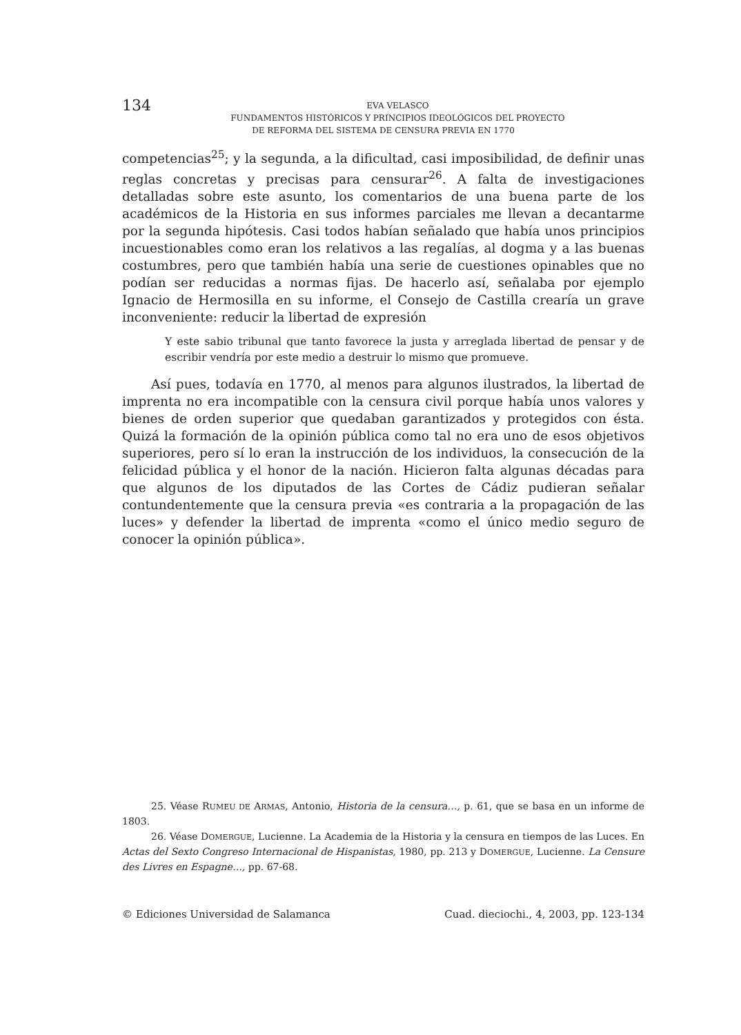134
EVA VELASCO
FUNDAMENTOS HISTÓRICOS Y PRINCIPIOS IDEOLÓGICOS DEL PROYECTO
DE REFORMA DEL SISTEMA DE CENSURA PREVIA EN 1770
competencias<sup>25</sup>; y la segunda, a la dificultad, casi imposibilidad, de definir unas reglas concretas y precisas para censurar<sup>26</sup>. A falta de investigaciones detalladas sobre este asunto, los comentarios de una buena parte de los académicos de la Historia en sus informes parciales me llevan a decantarme por la segunda hipótesis. Casi todos habían señalado que había unos principios incuestionables como eran los relativos a las regalías, al dogma y a las buenas costumbres, pero que también había una serie de cuestiones opinables que no podían ser reducidas a normas fijas. De hacerlo así, señalaba por ejemplo Ignacio de Hermosilla en su informe, el Consejo de Castilla crearía un grave inconveniente: reducir la libertad de expresión
Y este sabio tribunal que tanto favorece la justa y arreglada libertad de pensar y de escribir vendría por este medio a destruir lo mismo que promueve.
Así pues, todavía en 1770, al menos para algunos ilustrados, la libertad de imprenta no era incompatible con la censura civil porque había unos valores y bienes de orden superior que quedaban garantizados y protegidos con ésta. Quizá la formación de la opinión pública como tal no era uno de esos objetivos superiores, pero sí lo eran la instrucción de los individuos, la consecución de la felicidad pública y el honor de la nación. Hicieron falta algunas décadas para que algunos de los diputados de las Cortes de Cádiz pudieran señalar contundentemente que la censura previa «es contraria a la propagación de las luces» y defender la libertad de imprenta «como el único medio seguro de conocer la opinión pública».
25. Véase RUMEU DE ARMAS, Antonio, Historia de la censura…, p. 61, que se basa en un informe de 1803.
26. Véase DOMERGUE, Lucienne. La Academia de la Historia y la censura en tiempos de las Luces. En Actas del Sexto Congreso Internacional de Hispanistas, 1980, pp. 213 y DOMERGUE, Lucienne. La Censure des Livres en Espagne…, pp. 67-68.
© Ediciones Universidad de Salamanca Cuad. dieciochi., 4, 2003, pp. 123-134